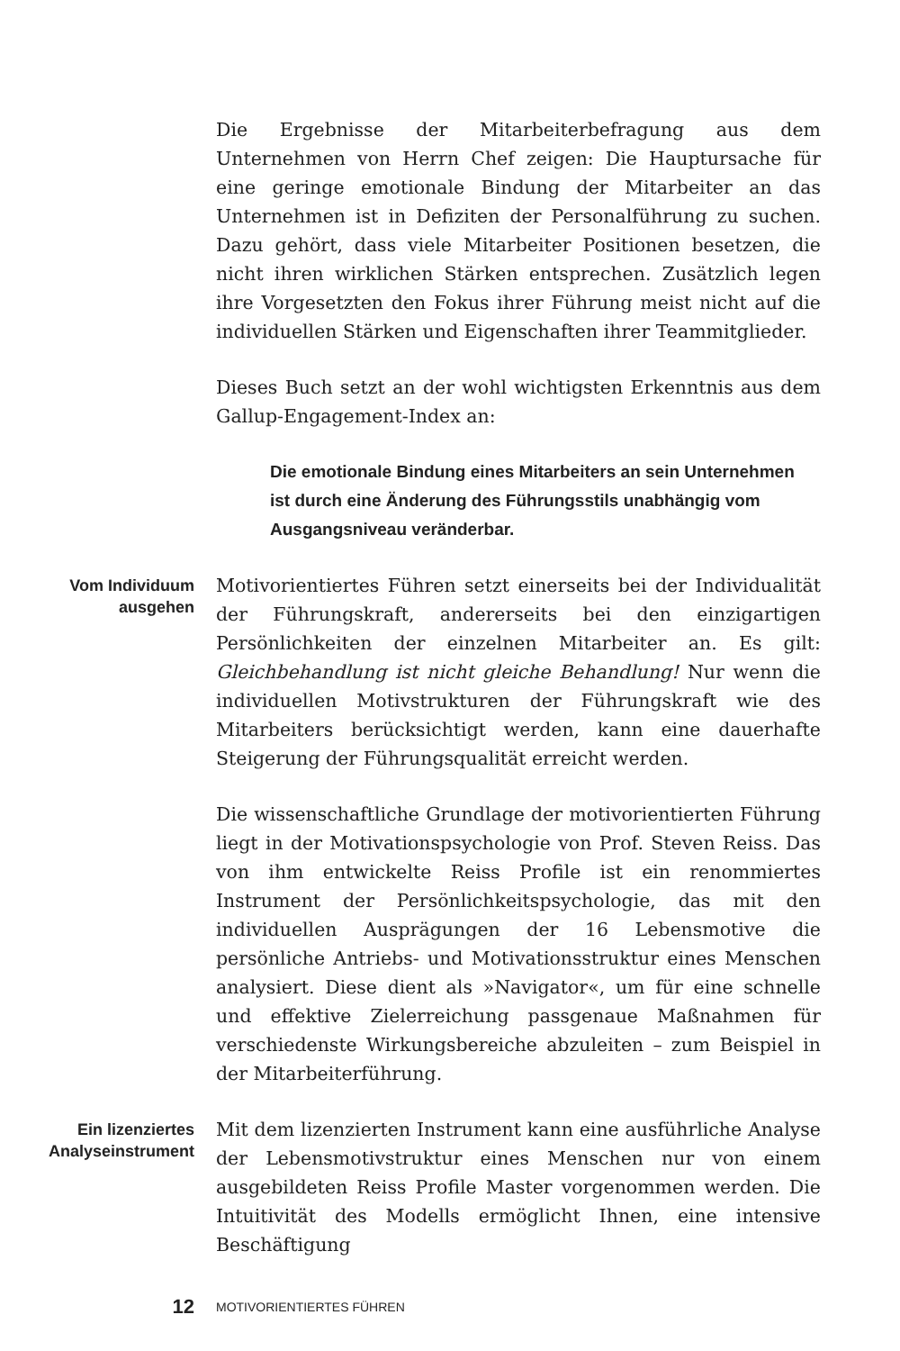Die Ergebnisse der Mitarbeiterbefragung aus dem Unternehmen von Herrn Chef zeigen: Die Hauptursache für eine geringe emotionale Bindung der Mitarbeiter an das Unternehmen ist in Defiziten der Personalführung zu suchen. Dazu gehört, dass viele Mitarbeiter Positionen besetzen, die nicht ihren wirklichen Stärken entsprechen. Zusätzlich legen ihre Vorgesetzten den Fokus ihrer Führung meist nicht auf die individuellen Stärken und Eigenschaften ihrer Teammitglieder.
Dieses Buch setzt an der wohl wichtigsten Erkenntnis aus dem Gallup-Engagement-Index an:
Die emotionale Bindung eines Mitarbeiters an sein Unternehmen ist durch eine Änderung des Führungsstils unabhängig vom Ausgangsniveau veränderbar.
Vom Individuum ausgehen
Motivorientiertes Führen setzt einerseits bei der Individualität der Führungskraft, andererseits bei den einzigartigen Persönlichkeiten der einzelnen Mitarbeiter an. Es gilt: Gleichbehandlung ist nicht gleiche Behandlung! Nur wenn die individuellen Motivstrukturen der Führungskraft wie des Mitarbeiters berücksichtigt werden, kann eine dauerhafte Steigerung der Führungsqualität erreicht werden.
Die wissenschaftliche Grundlage der motivorientierten Führung liegt in der Motivationspsychologie von Prof. Steven Reiss. Das von ihm entwickelte Reiss Profile ist ein renommiertes Instrument der Persönlichkeitspsychologie, das mit den individuellen Ausprägungen der 16 Lebensmotive die persönliche Antriebs- und Motivationsstruktur eines Menschen analysiert. Diese dient als »Navigator«, um für eine schnelle und effektive Zielerreichung passgenaue Maßnahmen für verschiedenste Wirkungsbereiche abzuleiten – zum Beispiel in der Mitarbeiterführung.
Ein lizenziertes Analyseinstrument
Mit dem lizenzierten Instrument kann eine ausführliche Analyse der Lebensmotivstruktur eines Menschen nur von einem ausgebildeten Reiss Profile Master vorgenommen werden. Die Intuitivität des Modells ermöglicht Ihnen, eine intensive Beschäftigung
12
MOTIVORIENTIERTES FÜHREN